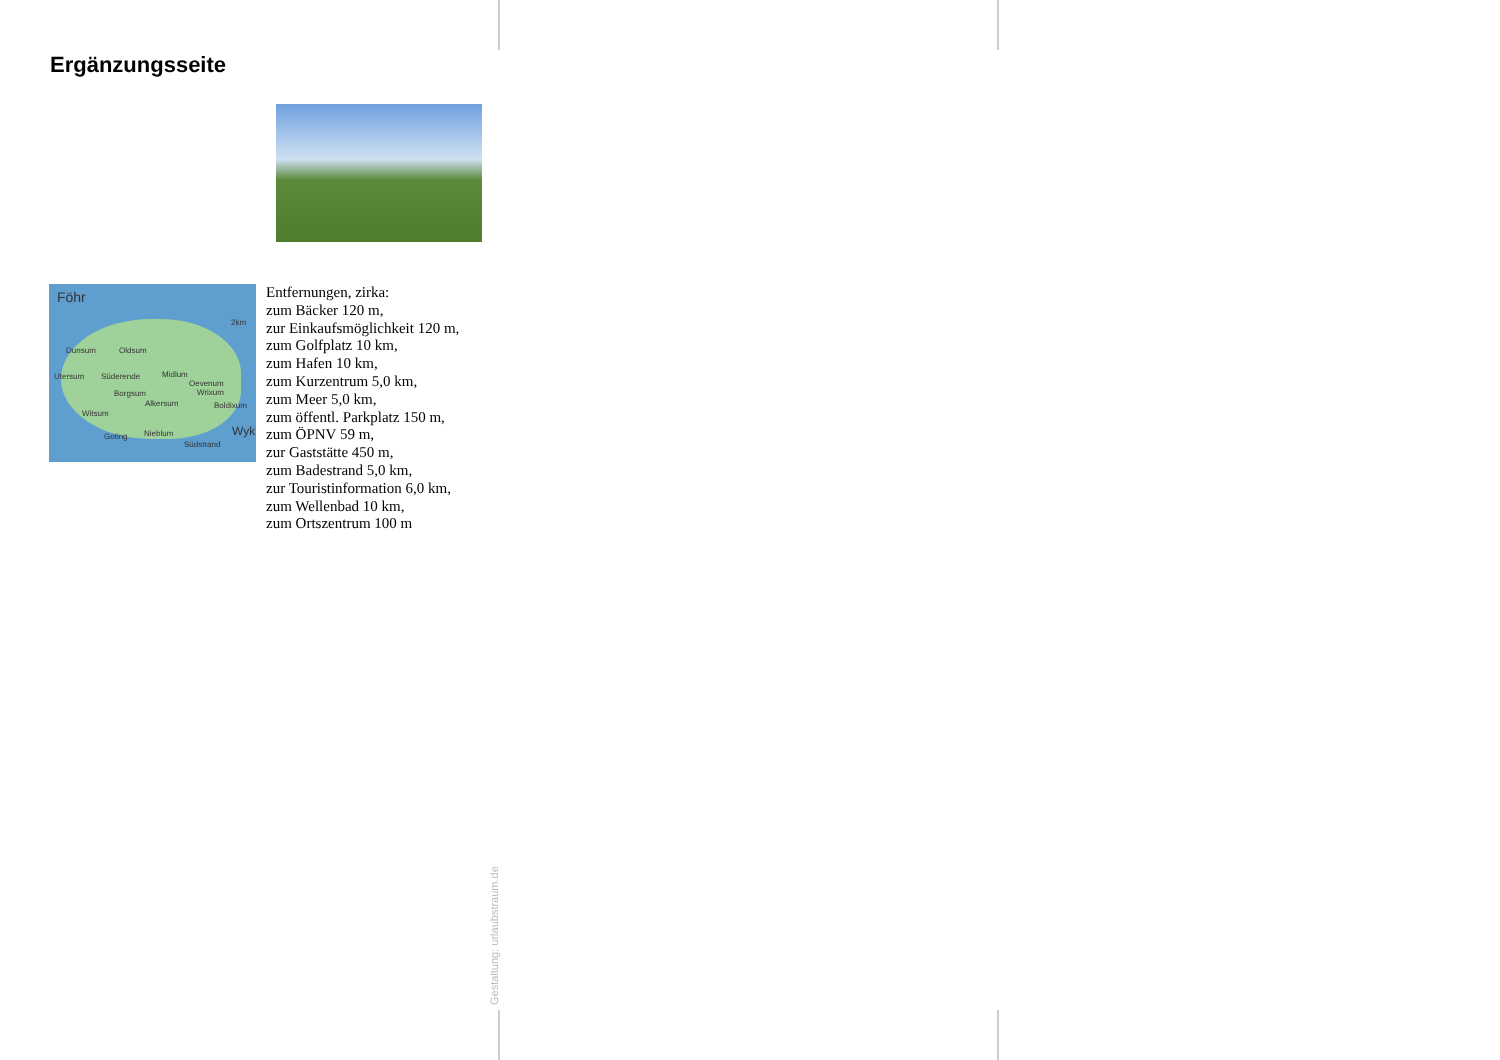Ergänzungsseite
Föhr
2km
Dunsum Oldsum
Utersum Süderende Midlum
Oevenum
Borgsum Wrixum
Alkersum Boldixum
Witsum
Goting Nieblum Wyk
Südstrand
Entfernungen, zirka:
zum Bäcker 120 m,
zur Einkaufsmöglichkeit 120 m,
zum Golfplatz 10 km,
zum Hafen 10 km,
zum Kurzentrum 5,0 km,
zum Meer 5,0 km,
zum öffentl. Parkplatz 150 m,
zum ÖPNV 59 m,
zur Gaststätte 450 m,
zum Badestrand 5,0 km,
zur Touristinformation 6,0 km,
zum Wellenbad 10 km,
zum Ortszentrum 100 m
Gestaltung: urlaubstraum.de